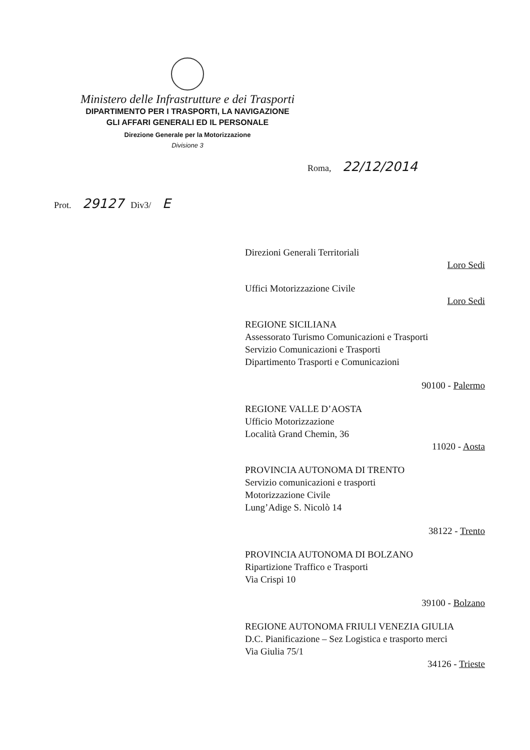Ministero delle Infrastrutture e dei Trasporti
DIPARTIMENTO PER I TRASPORTI, LA NAVIGAZIONE
GLI AFFARI GENERALI ED IL PERSONALE
Direzione Generale per la Motorizzazione
Divisione 3
Roma, 22/12/2014
Prot. 29127 Div3/ E
Direzioni Generali Territoriali
Loro Sedi
Uffici Motorizzazione Civile
Loro Sedi
REGIONE SICILIANA
Assessorato Turismo Comunicazioni e Trasporti
Servizio Comunicazioni e Trasporti
Dipartimento Trasporti e Comunicazioni
90100 - Palermo
REGIONE VALLE D’AOSTA
Ufficio Motorizzazione
Località Grand Chemin, 36
11020 - Aosta
PROVINCIA AUTONOMA DI TRENTO
Servizio comunicazioni e trasporti
Motorizzazione Civile
Lung’Adige S. Nicolò 14
38122 - Trento
PROVINCIA AUTONOMA DI BOLZANO
Ripartizione Traffico e Trasporti
Via Crispi 10
39100 - Bolzano
REGIONE AUTONOMA FRIULI VENEZIA GIULIA
D.C. Pianificazione – Sez Logistica e trasporto merci
Via Giulia 75/1
34126 - Trieste